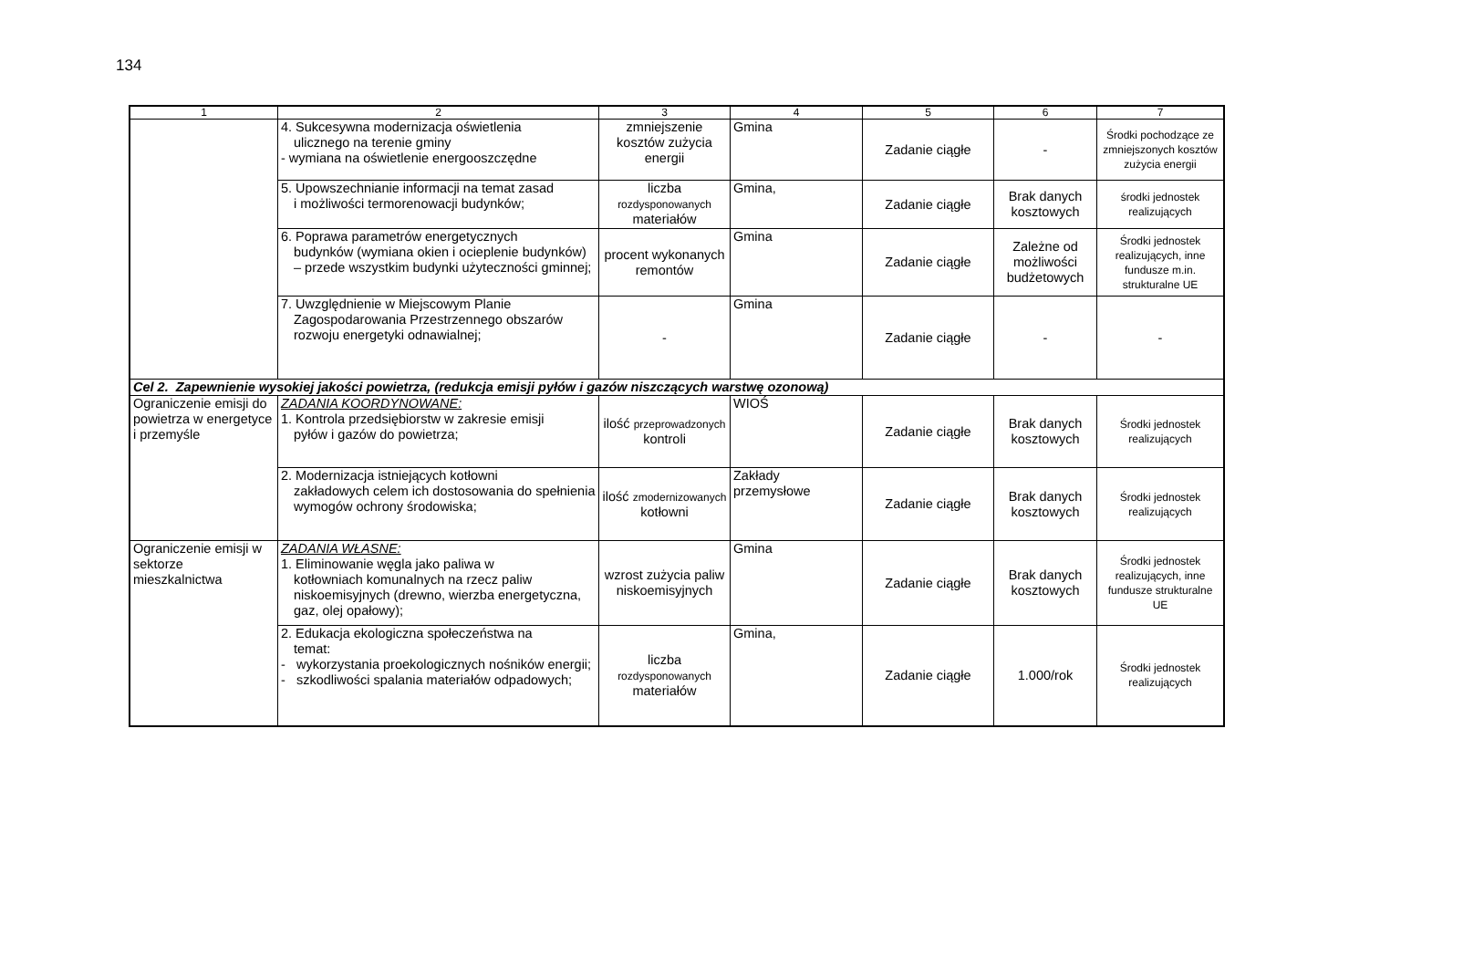134
| 1 | 2 | 3 | 4 | 5 | 6 | 7 |
| --- | --- | --- | --- | --- | --- | --- |
| | 4. Sukcesywna modernizacja oświetlenia ulicznego na terenie gminy - wymiana na oświetlenie energooszczędne | zmniejszenie kosztów zużycia energii | Gmina | Zadanie ciągłe | - | Środki pochodzące ze zmniejszonych kosztów zużycia energii |
| | 5. Upowszechnianie informacji na temat zasad i możliwości termorenowacji budynków; | liczba rozdysponowanych materiałów | Gmina, | Zadanie ciągłe | Brak danych kosztowych | środki jednostek realizujących |
| | 6. Poprawa parametrów energetycznych budynków (wymiana okien i ocieplenie budynków) – przede wszystkim budynki użyteczności gminnej; | procent wykonanych remontów | Gmina | Zadanie ciągłe | Zależne od możliwości budżetowych | Środki jednostek realizujących, inne fundusze m.in. strukturalne UE |
| | 7. Uwzględnienie w Miejscowym Planie Zagospodarowania Przestrzennego obszarów rozwoju energetyki odnawialnej; | - | Gmina | Zadanie ciągłe | - | - |
| Cel 2. Zapewnienie wysokiej jakości powietrza, (redukcja emisji pyłów i gazów niszczących warstwę ozonową) | | | | | | |
| Ograniczenie emisji do powietrza w energetyce i przemyśle | ZADANIA KOORDYNOWANE: 1. Kontrola przedsiębiorstw w zakresie emisji pyłów i gazów do powietrza; | ilość przeprowadzonych kontroli | WIOŚ | Zadanie ciągłe | Brak danych kosztowych | Środki jednostek realizujących |
| | 2. Modernizacja istniejących kotłowni zakładowych celem ich dostosowania do spełnienia wymogów ochrony środowiska; | ilość zmodernizowanych kotłowni | Zakłady przemysłowe | Zadanie ciągłe | Brak danych kosztowych | Środki jednostek realizujących |
| Ograniczenie emisji w sektorze mieszkalnictwa | ZADANIA WŁASNE: 1. Eliminowanie węgla jako paliwa w kotłowniach komunalnych na rzecz paliw niskoemisyjnych (drewno, wierzba energetyczna, gaz, olej opałowy); | wzrost zużycia paliw niskoemisyjnych | Gmina | Zadanie ciągłe | Brak danych kosztowych | Środki jednostek realizujących, inne fundusze strukturalne UE |
| | 2. Edukacja ekologiczna społeczeństwa na temat: - wykorzystania proekologicznych nośników energii; - szkodliwości spalania materiałów odpadowych; | liczba rozdysponowanych materiałów | Gmina, | Zadanie ciągłe | 1.000/rok | Środki jednostek realizujących |